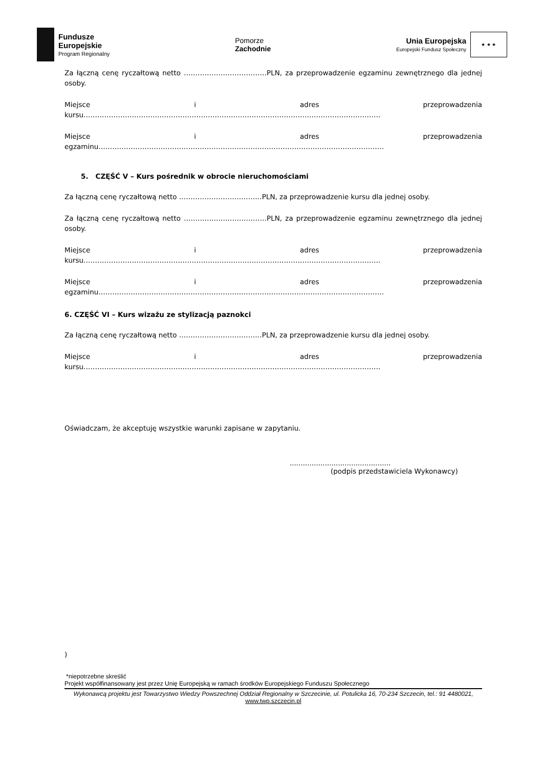Fundusze
Europejskie
Program Regionalny
Pomorze
Zachodnie
Unia Europejska
Europejski Fundusz Społeczny
★ ★ ★
Za łączną cenę ryczałtową netto ………………………………PLN, za przeprowadzenie egzaminu zewnętrznego dla jednej osoby.
Miejsce i adres przeprowadzenia kursu…………………………………………………………………………………………………………………
Miejsce i adres przeprowadzenia egzaminu…………………………………………………………………………………………………………….
5. CZĘŚĆ V – Kurs pośrednik w obrocie nieruchomościami
Za łączną cenę ryczałtową netto ………………………………PLN, za przeprowadzenie kursu dla jednej osoby.
Za łączną cenę ryczałtową netto ………………………………PLN, za przeprowadzenie egzaminu zewnętrznego dla jednej osoby.
Miejsce i adres przeprowadzenia kursu…………………………………………………………………………………………………………………
Miejsce i adres przeprowadzenia egzaminu…………………………………………………………………………………………………………….
6. CZĘŚĆ VI – Kurs wizażu ze stylizacją paznokci
Za łączną cenę ryczałtową netto ………………………………PLN, za przeprowadzenie kursu dla jednej osoby.
Miejsce i adres przeprowadzenia kursu…………………………………………………………………………………………………………………
Oświadczam, że akceptuję wszystkie warunki zapisane w zapytaniu.
..............................................
(podpis przedstawiciela Wykonawcy)
)
*niepotrzebne skreślić
Projekt współfinansowany jest przez Unię Europejską w ramach środków Europejskiego Funduszu Społecznego
Wykonawcą projektu jest Towarzystwo Wiedzy Powszechnej Oddział Regionalny w Szczecinie, ul. Potulicka 16, 70-234 Szczecin, tel.: 91 4480021,
www.twp.szczecin.pl